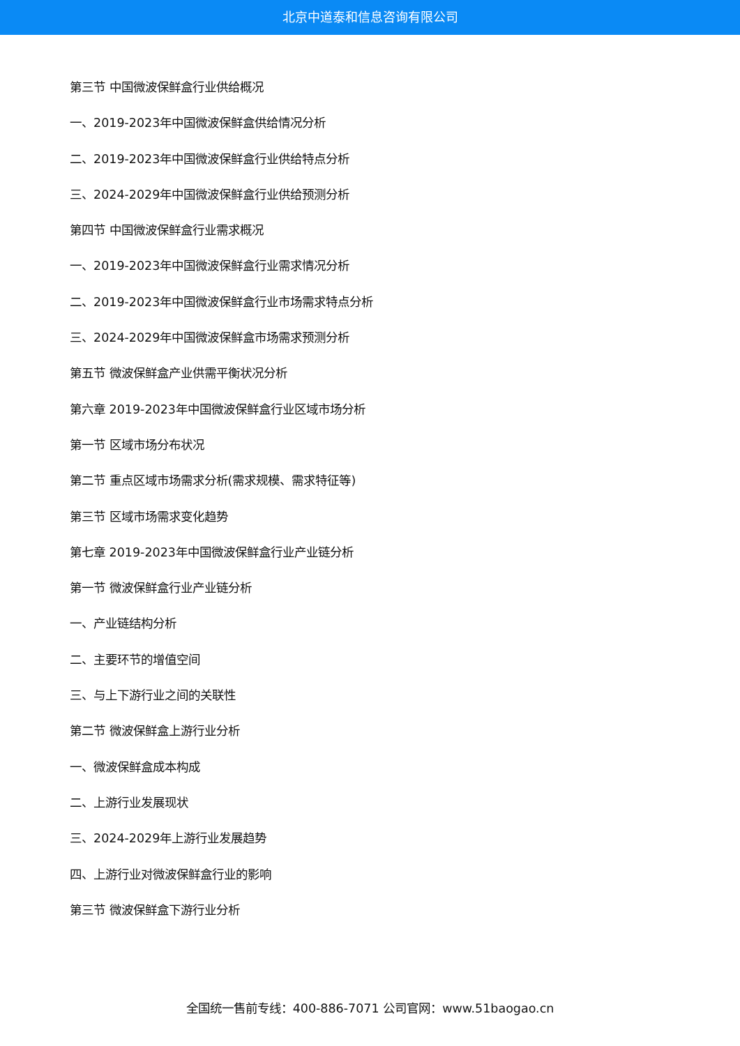北京中道泰和信息咨询有限公司
第三节 中国微波保鲜盒行业供给概况
一、2019-2023年中国微波保鲜盒供给情况分析
二、2019-2023年中国微波保鲜盒行业供给特点分析
三、2024-2029年中国微波保鲜盒行业供给预测分析
第四节 中国微波保鲜盒行业需求概况
一、2019-2023年中国微波保鲜盒行业需求情况分析
二、2019-2023年中国微波保鲜盒行业市场需求特点分析
三、2024-2029年中国微波保鲜盒市场需求预测分析
第五节 微波保鲜盒产业供需平衡状况分析
第六章 2019-2023年中国微波保鲜盒行业区域市场分析
第一节 区域市场分布状况
第二节 重点区域市场需求分析(需求规模、需求特征等)
第三节 区域市场需求变化趋势
第七章 2019-2023年中国微波保鲜盒行业产业链分析
第一节 微波保鲜盒行业产业链分析
一、产业链结构分析
二、主要环节的增值空间
三、与上下游行业之间的关联性
第二节 微波保鲜盒上游行业分析
一、微波保鲜盒成本构成
二、上游行业发展现状
三、2024-2029年上游行业发展趋势
四、上游行业对微波保鲜盒行业的影响
第三节 微波保鲜盒下游行业分析
全国统一售前专线：400-886-7071 公司官网：www.51baogao.cn